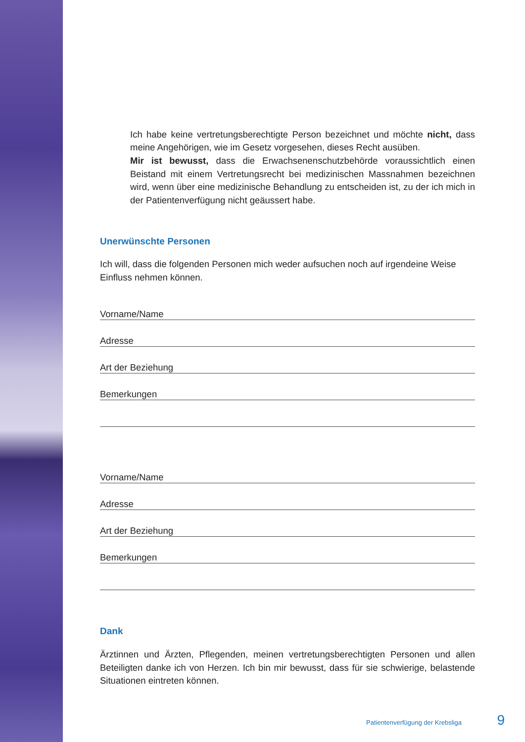Ich habe keine vertretungsberechtigte Person bezeichnet und möchte nicht, dass meine Angehörigen, wie im Gesetz vorgesehen, dieses Recht ausüben.
Mir ist bewusst, dass die Erwachsenenschutzbehörde voraussichtlich einen Beistand mit einem Vertretungsrecht bei medizinischen Massnahmen bezeichnen wird, wenn über eine medizinische Behandlung zu entscheiden ist, zu der ich mich in der Patientenverfügung nicht geäussert habe.
Unerwünschte Personen
Ich will, dass die folgenden Personen mich weder aufsuchen noch auf irgendeine Weise Einfluss nehmen können.
Vorname/Name
Adresse
Art der Beziehung
Bemerkungen
Vorname/Name
Adresse
Art der Beziehung
Bemerkungen
Dank
Ärztinnen und Ärzten, Pflegenden, meinen vertretungsberechtigten Personen und allen Beteiligten danke ich von Herzen. Ich bin mir bewusst, dass für sie schwierige, belastende Situationen eintreten können.
Patientenverfügung der Krebsliga 9